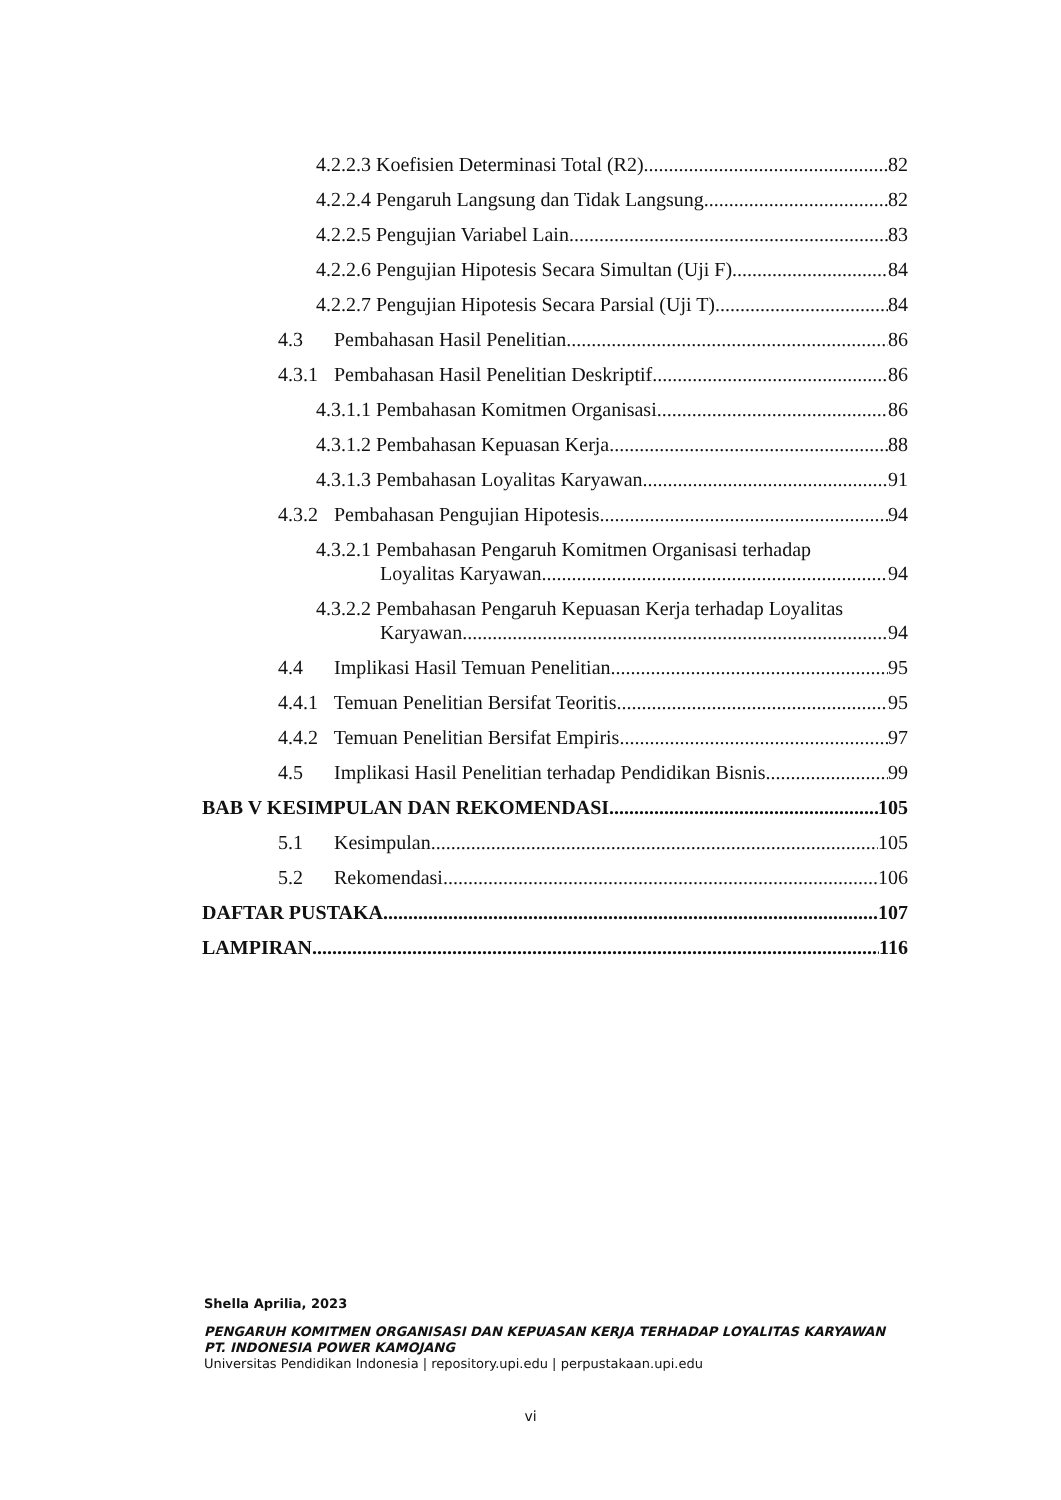4.2.2.3 Koefisien Determinasi Total (R2) 82
4.2.2.4 Pengaruh Langsung dan Tidak Langsung 82
4.2.2.5 Pengujian Variabel Lain 83
4.2.2.6 Pengujian Hipotesis Secara Simultan (Uji F) 84
4.2.2.7 Pengujian Hipotesis Secara Parsial (Uji T) 84
4.3 Pembahasan Hasil Penelitian 86
4.3.1 Pembahasan Hasil Penelitian Deskriptif 86
4.3.1.1 Pembahasan Komitmen Organisasi 86
4.3.1.2 Pembahasan Kepuasan Kerja 88
4.3.1.3 Pembahasan Loyalitas Karyawan 91
4.3.2 Pembahasan Pengujian Hipotesis 94
4.3.2.1 Pembahasan Pengaruh Komitmen Organisasi terhadap
Loyalitas Karyawan 94
4.3.2.2 Pembahasan Pengaruh Kepuasan Kerja terhadap Loyalitas
Karyawan 94
4.4 Implikasi Hasil Temuan Penelitian 95
4.4.1 Temuan Penelitian Bersifat Teoritis 95
4.4.2 Temuan Penelitian Bersifat Empiris 97
4.5 Implikasi Hasil Penelitian terhadap Pendidikan Bisnis 99
BAB V KESIMPULAN DAN REKOMENDASI 105
5.1 Kesimpulan 105
5.2 Rekomendasi 106
DAFTAR PUSTAKA 107
LAMPIRAN 116
Shella Aprilia, 2023
PENGARUH KOMITMEN ORGANISASI DAN KEPUASAN KERJA TERHADAP LOYALITAS KARYAWAN
PT. INDONESIA POWER KAMOJANG
Universitas Pendidikan Indonesia | repository.upi.edu | perpustakaan.upi.edu
vi